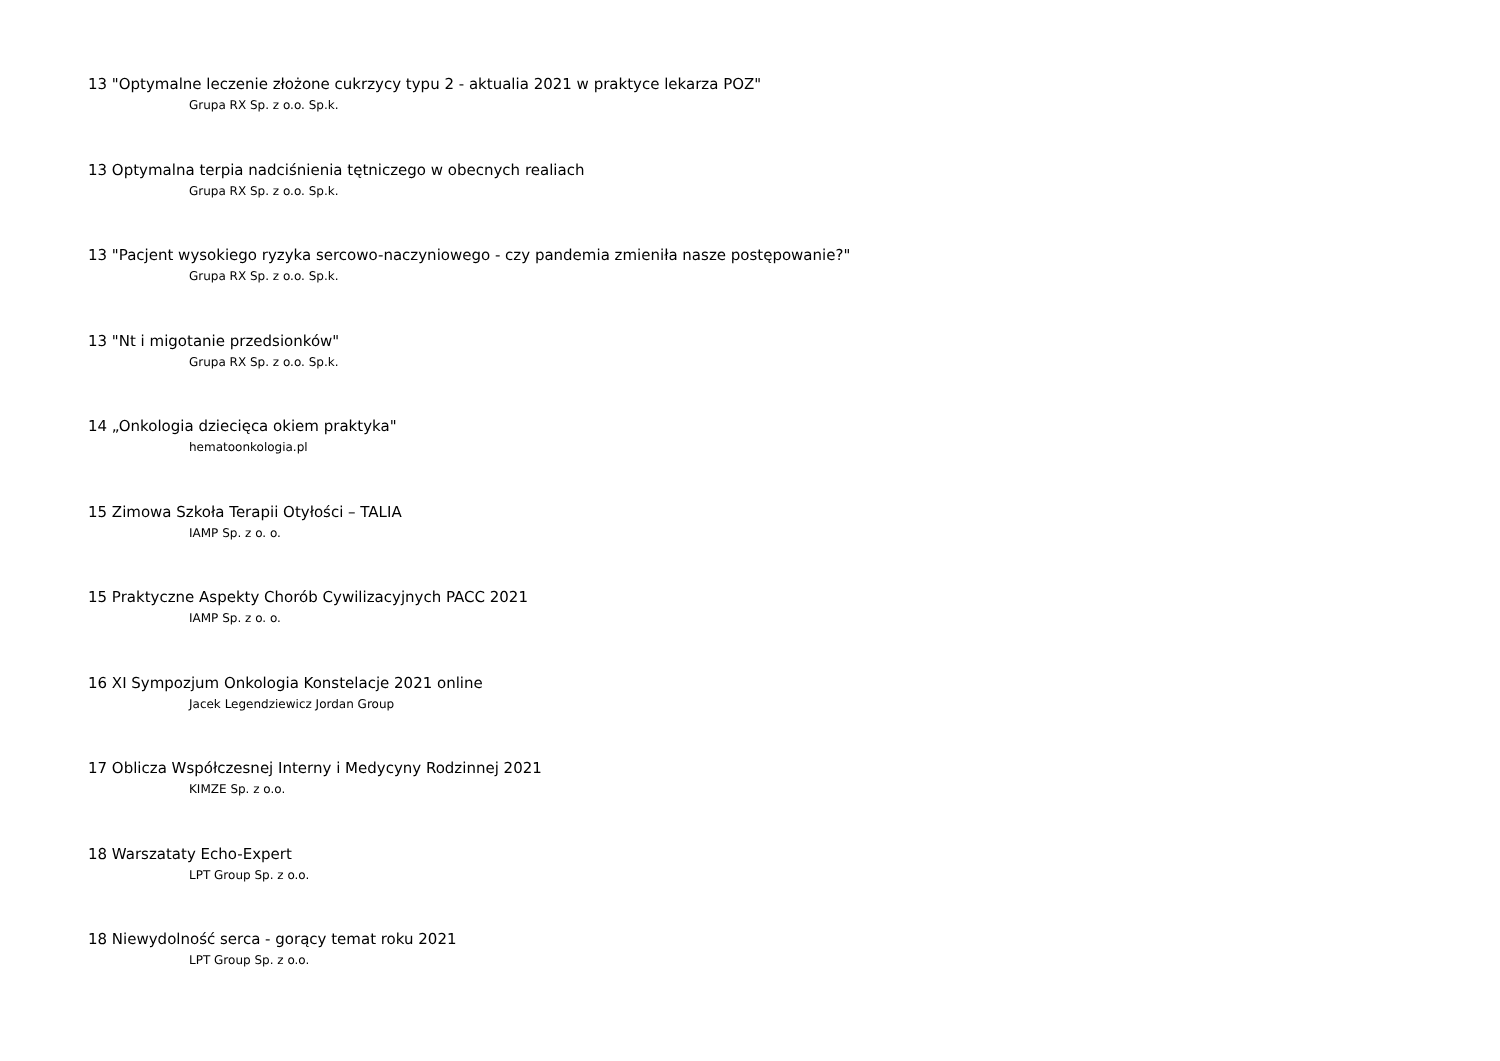13 "Optymalne leczenie złożone cukrzycy typu 2 - aktualia 2021 w praktyce lekarza POZ"
Grupa RX Sp. z o.o. Sp.k.
13 Optymalna terpia nadciśnienia tętniczego w obecnych realiach
Grupa RX Sp. z o.o. Sp.k.
13 "Pacjent wysokiego ryzyka sercowo-naczyniowego - czy pandemia zmieniła nasze postępowanie?"
Grupa RX Sp. z o.o. Sp.k.
13 "Nt i migotanie przedsionków"
Grupa RX Sp. z o.o. Sp.k.
14 „Onkologia dziecięca okiem praktyka"
hematoonkologia.pl
15 Zimowa Szkoła Terapii Otyłości – TALIA
IAMP Sp. z o. o.
15 Praktyczne Aspekty Chorób Cywilizacyjnych PACC 2021
IAMP Sp. z o. o.
16 XI Sympozjum Onkologia Konstelacje 2021 online
Jacek Legendziewicz Jordan Group
17 Oblicza Współczesnej Interny i Medycyny Rodzinnej 2021
KIMZE Sp. z o.o.
18 Warszataty Echo-Expert
LPT Group Sp. z o.o.
18 Niewydolność serca - gorący temat roku 2021
LPT Group Sp. z o.o.